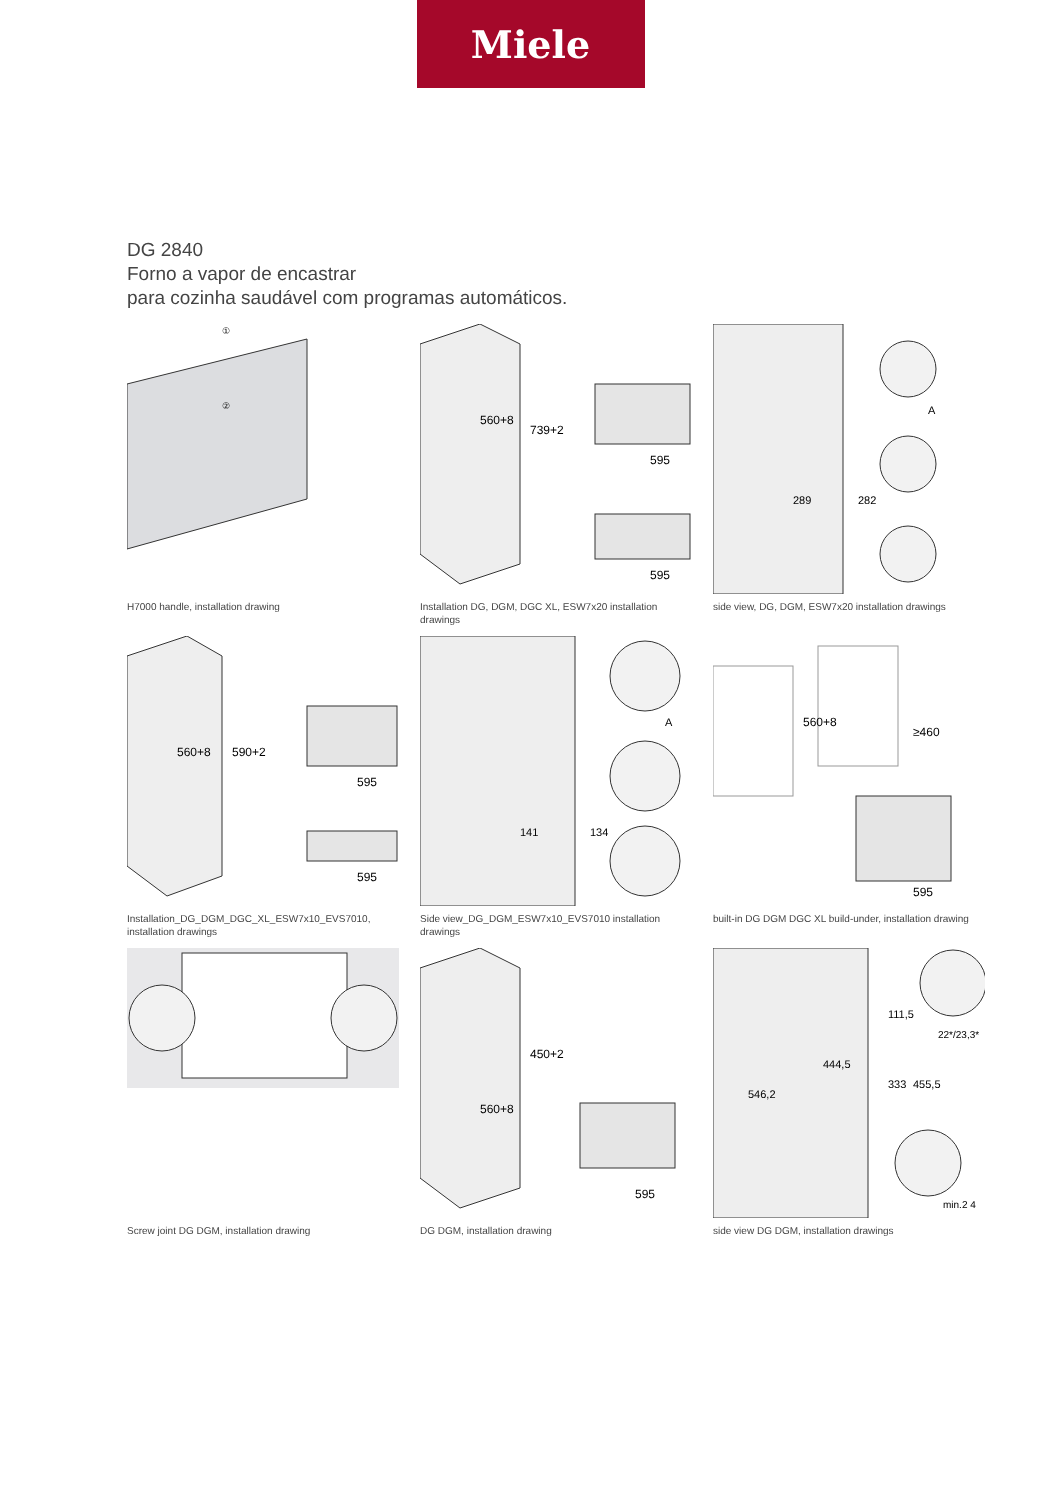Miele
DG 2840
Forno a vapor de encastrar
para cozinha saudável com programas automáticos.
①
②
H7000 handle, installation drawing
560+8
739+2
595
595
Installation DG, DGM, DGC XL, ESW7x20 installation drawings
289
282
A
side view, DG, DGM, ESW7x20 installation drawings
560+8
590+2
595
595
Installation_DG_DGM_DGC_XL_ESW7x10_EVS7010, installation drawings
141
134
A
Side view_DG_DGM_ESW7x10_EVS7010 installation drawings
560+8
≥460
595
built-in DG DGM DGC XL build-under, installation drawing
Screw joint DG DGM, installation drawing
450+2
560+8
595
DG DGM, installation drawing
546,2
444,5
111,5
333
455,5
22*/23,3*
min.2 4
side view DG DGM, installation drawings